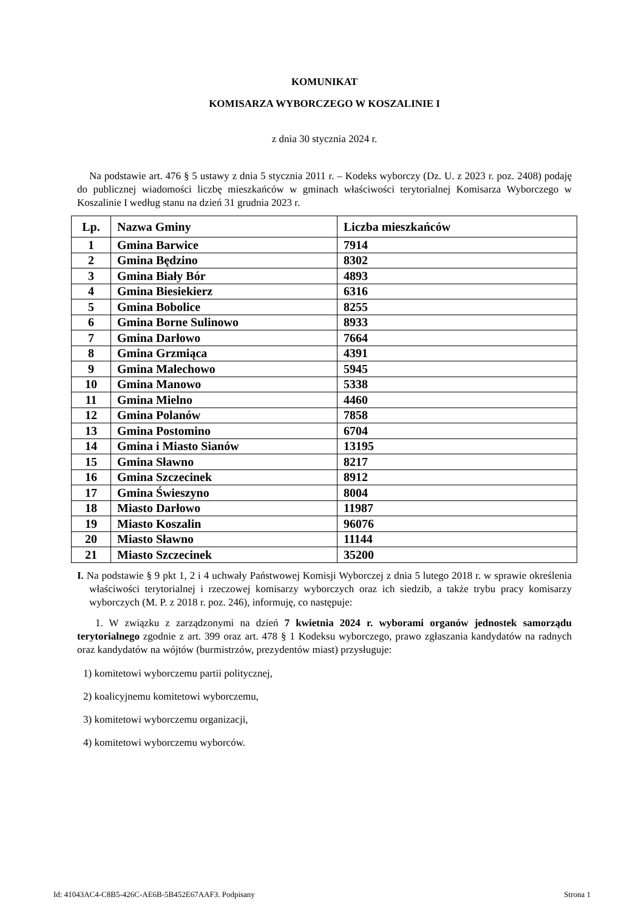KOMUNIKAT
KOMISARZA WYBORCZEGO W KOSZALINIE I
z dnia 30 stycznia 2024 r.
Na podstawie art. 476 § 5 ustawy z dnia 5 stycznia 2011 r. – Kodeks wyborczy (Dz. U. z 2023 r. poz. 2408) podaję do publicznej wiadomości liczbę mieszkańców w gminach właściwości terytorialnej Komisarza Wyborczego w Koszalinie I według stanu na dzień 31 grudnia 2023 r.
| Lp. | Nazwa Gminy | Liczba mieszkańców |
| --- | --- | --- |
| 1 | Gmina Barwice | 7914 |
| 2 | Gmina Będzino | 8302 |
| 3 | Gmina Biały Bór | 4893 |
| 4 | Gmina Biesiekierz | 6316 |
| 5 | Gmina Bobolice | 8255 |
| 6 | Gmina Borne Sulinowo | 8933 |
| 7 | Gmina Darłowo | 7664 |
| 8 | Gmina Grzmiąca | 4391 |
| 9 | Gmina Malechowo | 5945 |
| 10 | Gmina Manowo | 5338 |
| 11 | Gmina Mielno | 4460 |
| 12 | Gmina Polanów | 7858 |
| 13 | Gmina Postomino | 6704 |
| 14 | Gmina i Miasto Sianów | 13195 |
| 15 | Gmina Sławno | 8217 |
| 16 | Gmina Szczecinek | 8912 |
| 17 | Gmina Świeszyno | 8004 |
| 18 | Miasto Darłowo | 11987 |
| 19 | Miasto Koszalin | 96076 |
| 20 | Miasto Sławno | 11144 |
| 21 | Miasto Szczecinek | 35200 |
I. Na podstawie § 9 pkt 1, 2 i 4 uchwały Państwowej Komisji Wyborczej z dnia 5 lutego 2018 r. w sprawie określenia właściwości terytorialnej i rzeczowej komisarzy wyborczych oraz ich siedzib, a także trybu pracy komisarzy wyborczych (M. P. z 2018 r. poz. 246), informuję, co następuje:
1. W związku z zarządzonymi na dzień 7 kwietnia 2024 r. wyborami organów jednostek samorządu terytorialnego zgodnie z art. 399 oraz art. 478 § 1 Kodeksu wyborczego, prawo zgłaszania kandydatów na radnych oraz kandydatów na wójtów (burmistrzów, prezydentów miast) przysługuje:
1) komitetowi wyborczemu partii politycznej,
2) koalicyjnemu komitetowi wyborczemu,
3) komitetowi wyborczemu organizacji,
4) komitetowi wyborczemu wyborców.
Id: 41043AC4-C8B5-426C-AE6B-5B452E67AAF3. Podpisany Strona 1